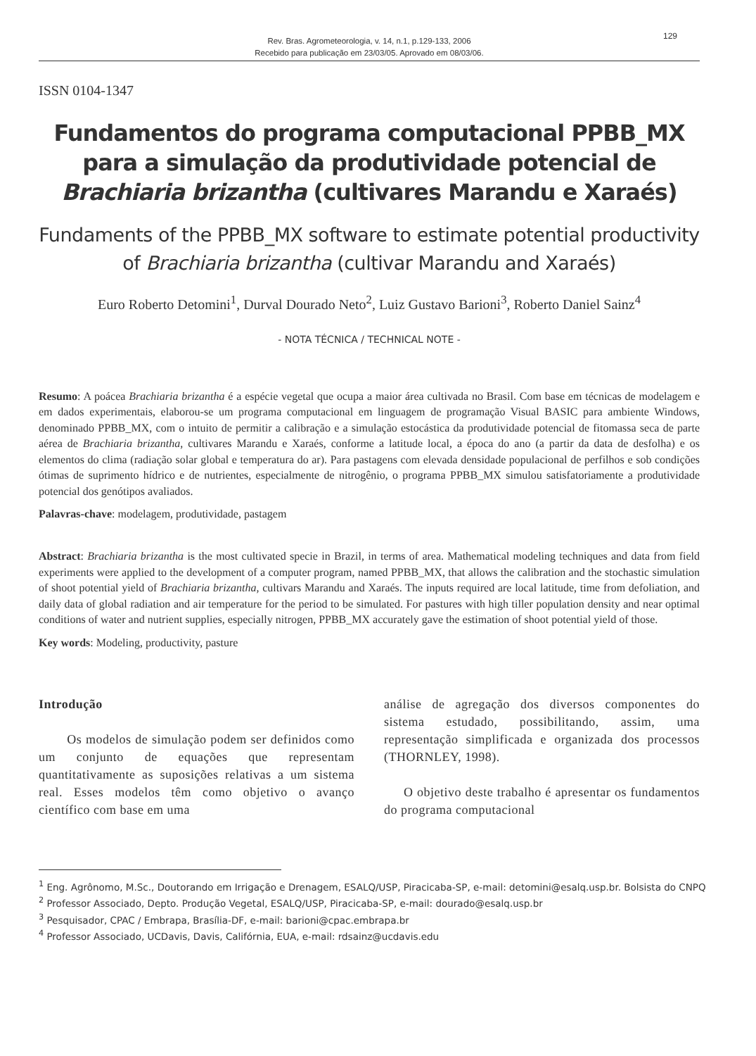129
Rev. Bras. Agrometeorologia, v. 14, n.1, p.129-133, 2006
Recebido para publicação em 23/03/05. Aprovado em 08/03/06.
ISSN 0104-1347
Fundamentos do programa computacional PPBB_MX para a simulação da produtividade potencial de Brachiaria brizantha (cultivares Marandu e Xaraés)
Fundaments of the PPBB_MX software to estimate potential productivity of Brachiaria brizantha (cultivar Marandu and Xaraés)
Euro Roberto Detomini<sup>1</sup>, Durval Dourado Neto<sup>2</sup>, Luiz Gustavo Barioni<sup>3</sup>, Roberto Daniel Sainz<sup>4</sup>
- NOTA TÉCNICA / TECHNICAL NOTE -
Resumo: A poácea Brachiaria brizantha é a espécie vegetal que ocupa a maior área cultivada no Brasil. Com base em técnicas de modelagem e em dados experimentais, elaborou-se um programa computacional em linguagem de programação Visual BASIC para ambiente Windows, denominado PPBB_MX, com o intuito de permitir a calibração e a simulação estocástica da produtividade potencial de fitomassa seca de parte aérea de Brachiaria brizantha, cultivares Marandu e Xaraés, conforme a latitude local, a época do ano (a partir da data de desfolha) e os elementos do clima (radiação solar global e temperatura do ar). Para pastagens com elevada densidade populacional de perfilhos e sob condições ótimas de suprimento hídrico e de nutrientes, especialmente de nitrogênio, o programa PPBB_MX simulou satisfatoriamente a produtividade potencial dos genótipos avaliados.
Palavras-chave: modelagem, produtividade, pastagem
Abstract: Brachiaria brizantha is the most cultivated specie in Brazil, in terms of area. Mathematical modeling techniques and data from field experiments were applied to the development of a computer program, named PPBB_MX, that allows the calibration and the stochastic simulation of shoot potential yield of Brachiaria brizantha, cultivars Marandu and Xaraés. The inputs required are local latitude, time from defoliation, and daily data of global radiation and air temperature for the period to be simulated. For pastures with high tiller population density and near optimal conditions of water and nutrient supplies, especially nitrogen, PPBB_MX accurately gave the estimation of shoot potential yield of those.
Key words: Modeling, productivity, pasture
Introdução
Os modelos de simulação podem ser definidos como um conjunto de equações que representam quantitativamente as suposições relativas a um sistema real. Esses modelos têm como objetivo o avanço científico com base em uma
análise de agregação dos diversos componentes do sistema estudado, possibilitando, assim, uma representação simplificada e organizada dos processos (THORNLEY, 1998).
O objetivo deste trabalho é apresentar os fundamentos do programa computacional
<sup>1</sup> Eng. Agrônomo, M.Sc., Doutorando em Irrigação e Drenagem, ESALQ/USP, Piracicaba-SP, e-mail: detomini@esalq.usp.br. Bolsista do CNPQ
<sup>2</sup> Professor Associado, Depto. Produção Vegetal, ESALQ/USP, Piracicaba-SP, e-mail: dourado@esalq.usp.br
<sup>3</sup> Pesquisador, CPAC / Embrapa, Brasília-DF, e-mail: barioni@cpac.embrapa.br
<sup>4</sup> Professor Associado, UCDavis, Davis, Califórnia, EUA, e-mail: rdsainz@ucdavis.edu